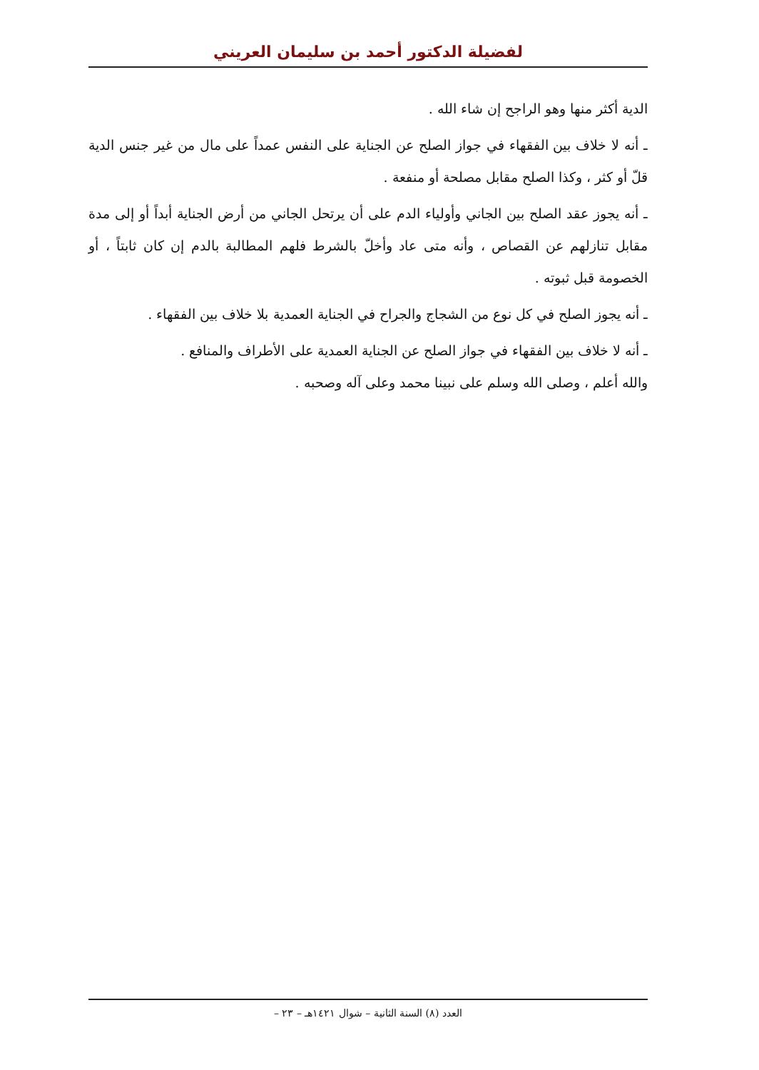لفضيلة الدكتور أحمد بن سليمان العريني
الدية أكثر منها وهو الراجح إن شاء الله .
ـ أنه لا خلاف بين الفقهاء في جواز الصلح عن الجناية على النفس عمداً على مال من غير جنس الدية قلّ أو كثر ، وكذا الصلح مقابل مصلحة أو منفعة .
ـ أنه يجوز عقد الصلح بين الجاني وأولياء الدم على أن يرتحل الجاني من أرض الجناية أبداً أو إلى مدة مقابل تنازلهم عن القصاص ، وأنه متى عاد وأخلّ بالشرط فلهم المطالبة بالدم إن كان ثابتاً ، أو الخصومة قبل ثبوته .
ـ أنه يجوز الصلح في كل نوع من الشجاج والجراح في الجناية العمدية بلا خلاف بين الفقهاء .
ـ أنه لا خلاف بين الفقهاء في جواز الصلح عن الجناية العمدية على الأطراف والمنافع .
والله أعلم ، وصلى الله وسلم على نبينا محمد وعلى آله وصحبه .
العدد (٨) السنة الثانية – شوال ١٤٢١هـ – ٢٣ –